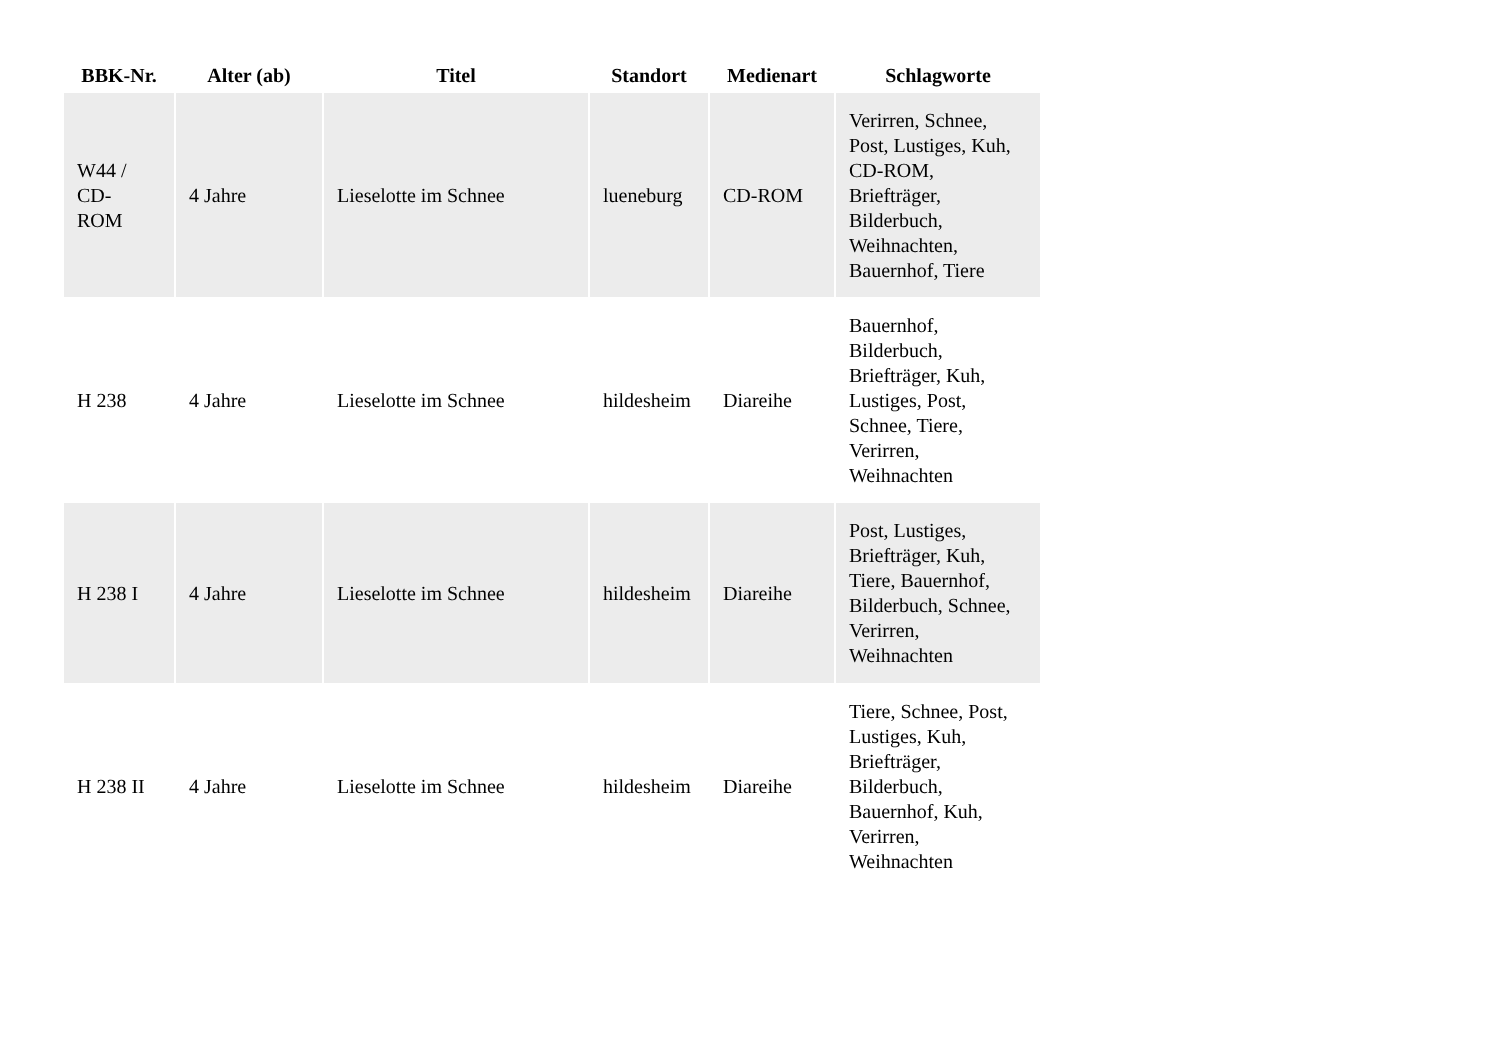| BBK-Nr. | Alter (ab) | Titel | Standort | Medienart | Schlagworte |
| --- | --- | --- | --- | --- | --- |
| W44 / CD- ROM | 4 Jahre | Lieselotte im Schnee | lueneburg | CD-ROM | Verirren, Schnee, Post, Lustiges, Kuh, CD-ROM, Briefträger, Bilderbuch, Weihnachten, Bauernhof, Tiere |
| H 238 | 4 Jahre | Lieselotte im Schnee | hildesheim | Diareihe | Bauernhof, Bilderbuch, Briefträger, Kuh, Lustiges, Post, Schnee, Tiere, Verirren, Weihnachten |
| H 238 I | 4 Jahre | Lieselotte im Schnee | hildesheim | Diareihe | Post, Lustiges, Briefträger, Kuh, Tiere, Bauernhof, Bilderbuch, Schnee, Verirren, Weihnachten |
| H 238 II | 4 Jahre | Lieselotte im Schnee | hildesheim | Diareihe | Tiere, Schnee, Post, Lustiges, Kuh, Briefträger, Bilderbuch, Bauernhof, Kuh, Verirren, Weihnachten |